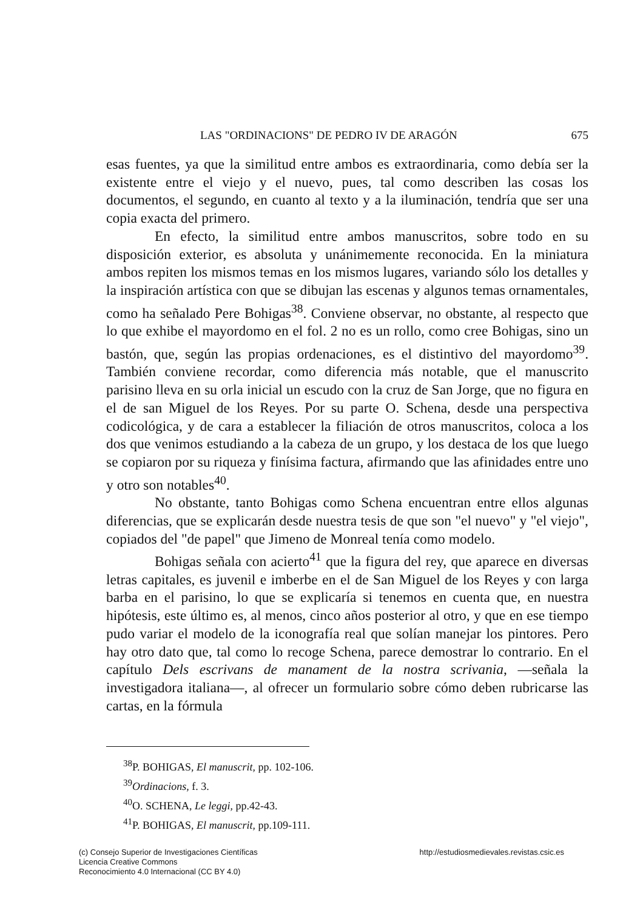LAS "ORDINACIONS" DE PEDRO IV DE ARAGÓN 675
esas fuentes, ya que la similitud entre ambos es extraordinaria, como debía ser la existente entre el viejo y el nuevo, pues, tal como describen las cosas los documentos, el segundo, en cuanto al texto y a la iluminación, tendría que ser una copia exacta del primero.
En efecto, la similitud entre ambos manuscritos, sobre todo en su disposición exterior, es absoluta y unánimemente reconocida. En la miniatura ambos repiten los mismos temas en los mismos lugares, variando sólo los detalles y la inspiración artística con que se dibujan las escenas y algunos temas ornamentales, como ha señalado Pere Bohigas<sup>38</sup>. Conviene observar, no obstante, al respecto que lo que exhibe el mayordomo en el fol. 2 no es un rollo, como cree Bohigas, sino un bastón, que, según las propias ordenaciones, es el distintivo del mayordomo<sup>39</sup>. También conviene recordar, como diferencia más notable, que el manuscrito parisino lleva en su orla inicial un escudo con la cruz de San Jorge, que no figura en el de san Miguel de los Reyes. Por su parte O. Schena, desde una perspectiva codicológica, y de cara a establecer la filiación de otros manuscritos, coloca a los dos que venimos estudiando a la cabeza de un grupo, y los destaca de los que luego se copiaron por su riqueza y finísima factura, afirmando que las afinidades entre uno y otro son notables<sup>40</sup>.
No obstante, tanto Bohigas como Schena encuentran entre ellos algunas diferencias, que se explicarán desde nuestra tesis de que son "el nuevo" y "el viejo", copiados del "de papel" que Jimeno de Monreal tenía como modelo.
Bohigas señala con acierto<sup>41</sup> que la figura del rey, que aparece en diversas letras capitales, es juvenil e imberbe en el de San Miguel de los Reyes y con larga barba en el parisino, lo que se explicaría si tenemos en cuenta que, en nuestra hipótesis, este último es, al menos, cinco años posterior al otro, y que en ese tiempo pudo variar el modelo de la iconografía real que solían manejar los pintores. Pero hay otro dato que, tal como lo recoge Schena, parece demostrar lo contrario. En el capítulo Dels escrivans de manament de la nostra scrivania, —señala la investigadora italiana—, al ofrecer un formulario sobre cómo deben rubricarse las cartas, en la fórmula
<sup>38</sup>P. BOHIGAS, El manuscrit, pp. 102-106.
<sup>39</sup> Ordinacions, f. 3.
<sup>40</sup>O. SCHENA, Le leggi, pp.42-43.
<sup>41</sup>P. BOHIGAS, El manuscrit, pp.109-111.
(c) Consejo Superior de Investigaciones Científicas
Licencia Creative Commons
Reconocimiento 4.0 Internacional (CC BY 4.0)
http://estudiosmedievales.revistas.csic.es